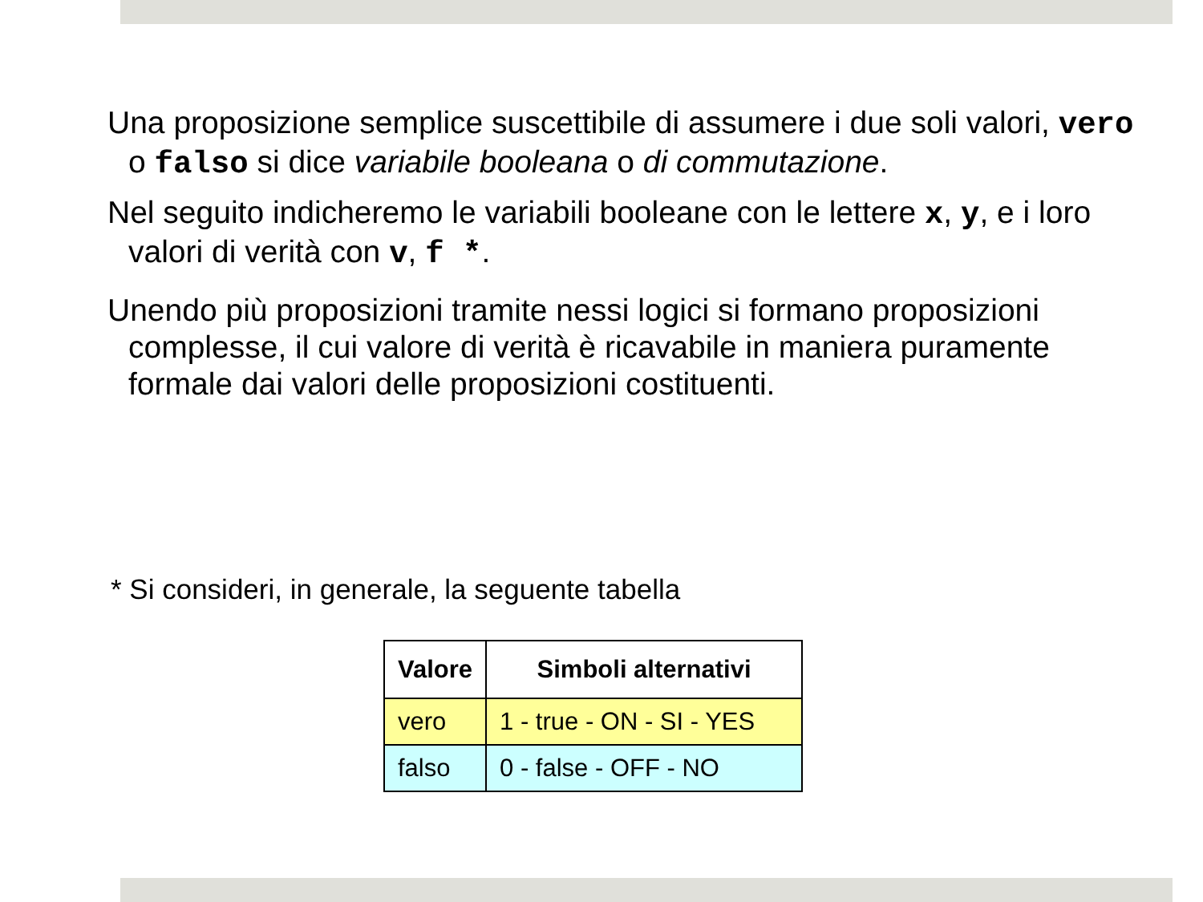Una proposizione semplice suscettibile di assumere i due soli valori, vero o falso si dice variabile booleana o di commutazione.
Nel seguito indicheremo le variabili booleane con le lettere x, y, e i loro valori di verità con v, f *.
Unendo più proposizioni tramite nessi logici si formano proposizioni complesse, il cui valore di verità è ricavabile in maniera puramente formale dai valori delle proposizioni costituenti.
* Si consideri, in generale, la seguente tabella
| Valore | Simboli alternativi |
| --- | --- |
| vero | 1 - true - ON - SI - YES |
| falso | 0 - false - OFF - NO |